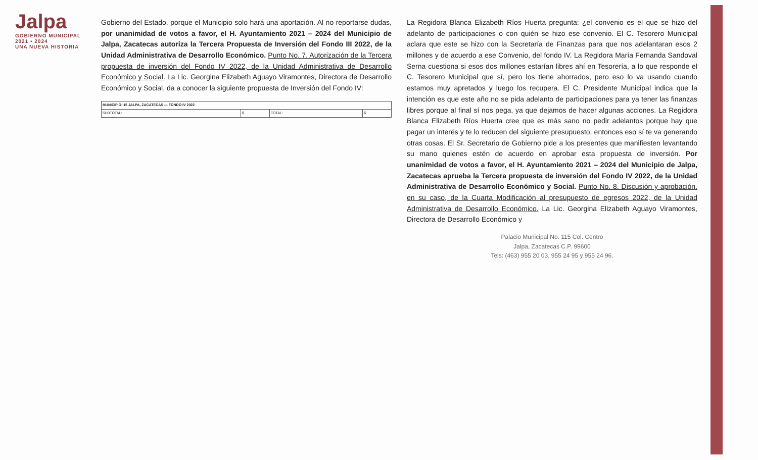Jalpa
GOBIERNO MUNICIPAL 2021 • 2024
UNA NUEVA HISTORIA
Gobierno del Estado, porque el Municipio solo hará una aportación. Al no reportarse dudas, por unanimidad de votos a favor, el H. Ayuntamiento 2021 – 2024 del Municipio de Jalpa, Zacatecas autoriza la Tercera Propuesta de Inversión del Fondo III 2022, de la Unidad Administrativa de Desarrollo Económico. Punto No. 7. Autorización de la Tercera propuesta de inversión del Fondo IV 2022, de la Unidad Administrativa de Desarrollo Económico y Social. La Lic. Georgina Elizabeth Aguayo Viramontes, Directora de Desarrollo Económico y Social, da a conocer la siguiente propuesta de Inversión del Fondo IV:
| MUNICIPIO: 15 JALPA, ZACATECAS — FONDO IV 2022 | | | |
| --- | --- | --- | --- |
| SUBTOTAL: | $ | TOTAL: | $ |
La Regidora Blanca Elizabeth Ríos Huerta pregunta: ¿el convenio es el que se hizo del adelanto de participaciones o con quién se hizo ese convenio. El C. Tesorero Municipal aclara que este se hizo con la Secretaría de Finanzas para que nos adelantaran esos 2 millones y de acuerdo a ese Convenio, del fondo IV. La Regidora María Fernanda Sandoval Serna cuestiona si esos dos millones estarían libres ahí en Tesorería, a lo que responde el C. Tesorero Municipal que sí, pero los tiene ahorrados, pero eso lo va usando cuando estamos muy apretados y luego los recupera. El C. Presidente Municipal indica que la intención es que este año no se pida adelanto de participaciones para ya tener las finanzas libres porque al final sí nos pega, ya que dejamos de hacer algunas acciones. La Regidora Blanca Elizabeth Ríos Huerta cree que es más sano no pedir adelantos porque hay que pagar un interés y te lo reducen del siguiente presupuesto, entonces eso sí te va generando otras cosas. El Sr. Secretario de Gobierno pide a los presentes que manifiesten levantando su mano quienes estén de acuerdo en aprobar esta propuesta de inversión. Por unanimidad de votos a favor, el H. Ayuntamiento 2021 – 2024 del Municipio de Jalpa, Zacatecas aprueba la Tercera propuesta de inversión del Fondo IV 2022, de la Unidad Administrativa de Desarrollo Económico y Social. Punto No. 8. Discusión y aprobación, en su caso, de la Cuarta Modificación al presupuesto de egresos 2022, de la Unidad Administrativa de Desarrollo Económico. La Lic. Georgina Elizabeth Aguayo Viramontes, Directora de Desarrollo Económico y
Palacio Municipal No. 115 Col. Centro
Jalpa, Zacatecas C.P. 99600
Tels: (463) 955 20 03, 955 24 95 y 955 24 96.